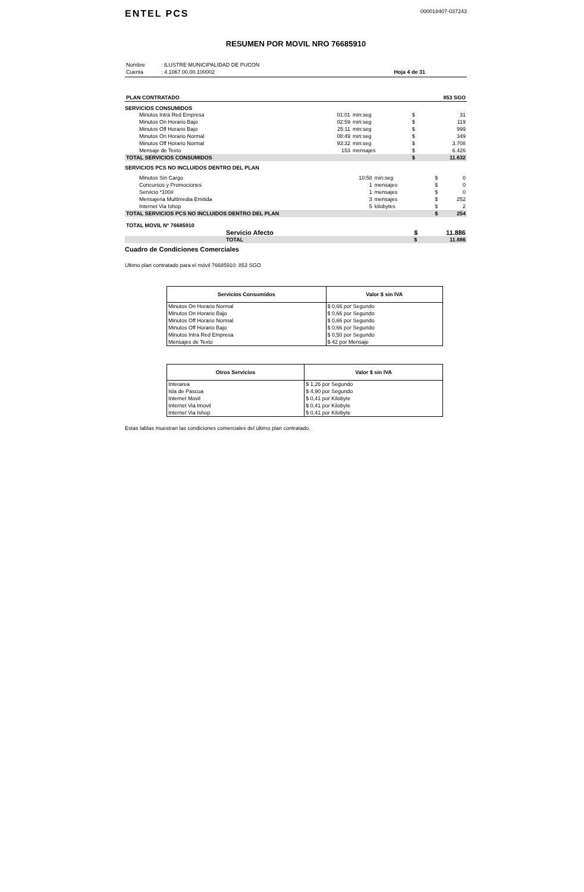ENTEL PCS
000018407-037243
RESUMEN POR MOVIL NRO 76685910
| Nombre | : ILUSTRE MUNICIPALIDAD DE PUCON | |
| Cuenta | : 4.1067.00.00.100002 | Hoja 4 de 31 |
| PLAN CONTRATADO | 853 SGO |
SERVICIOS CONSUMIDOS
| Minutos Intra Red Empresa | 01:01 | min:seg | $ | 31 |
| Minutos On Horario Bajo | 02:59 | min:seg | $ | 119 |
| Minutos Off Horario Bajo | 25:11 | min:seg | $ | 999 |
| Minutos On Horario Normal | 08:49 | min:seg | $ | 349 |
| Minutos Off Horario Normal | 93:32 | min:seg | $ | 3.708 |
| Mensaje de Texto | 153 | mensajes | $ | 6.426 |
| TOTAL SERVICIOS CONSUMIDOS | | | $ | 11.632 |
SERVICIOS PCS NO INCLUIDOS DENTRO DEL PLAN
| Minutos Sin Cargo | 10:58 | min:seg | $ | 0 |
| Concursos y Promociones | 1 | mensajes | $ | 0 |
| Servicio *100# | 1 | mensajes | $ | 0 |
| Mensajeria Multimedia Emitida | 3 | mensajes | $ | 252 |
| Internet Via Ishop | 5 | kilobytes | $ | 2 |
| TOTAL SERVICIOS PCS NO INCLUIDOS DENTRO DEL PLAN | | | $ | 254 |
| TOTAL MOVIL Nº 76685910 | | |
| Servicio Afecto | $ | 11.886 |
| TOTAL | $ | 11.886 |
Cuadro de Condiciones Comerciales
Ultimo plan contratado para el móvil 76685910: 853 SGO
| Servicios Consumidos | Valor $ sin IVA |
| --- | --- |
| Minutos On Horario Normal | $ 0,66 por Segundo |
| Minutos On Horario Bajo | $ 0,66 por Segundo |
| Minutos Off Horario Normal | $ 0,66 por Segundo |
| Minutos Off Horario Bajo | $ 0,66 por Segundo |
| Minutos Intra Red Empresa | $ 0,50 por Segundo |
| Mensajes de Texto | $ 42 por Mensaje |
| Otros Servicios | Valor $ sin IVA |
| --- | --- |
| Interarea | $ 1,26 por Segundo |
| Isla de Pascua | $ 4,90 por Segundo |
| Internet Movil | $ 0,41 por Kilobyte |
| Internet Via Imovil | $ 0,41 por Kilobyte |
| Internet Via Ishop | $ 0,41 por Kilobyte |
Estas tablas muestran las condiciones comerciales del último plan contratado.